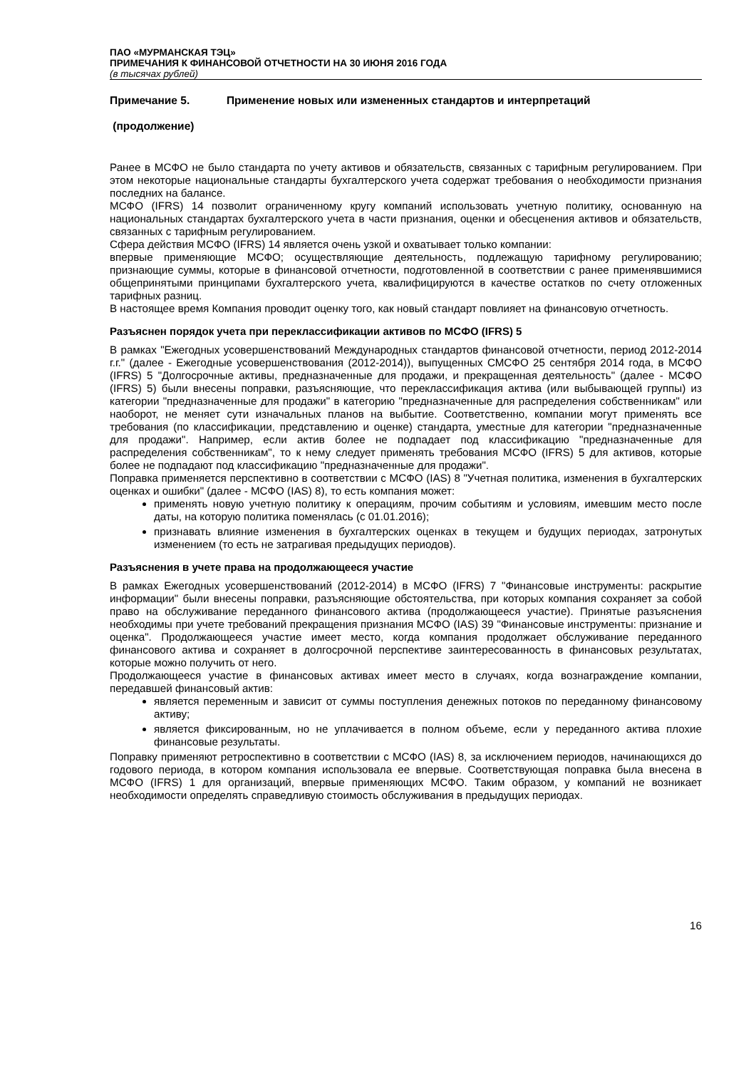ПАО «МУРМАНСКАЯ ТЭЦ»
ПРИМЕЧАНИЯ К ФИНАНСОВОЙ ОТЧЕТНОСТИ НА 30 ИЮНЯ 2016 ГОДА
(в тысячах рублей)
Примечание 5. Применение новых или измененных стандартов и интерпретаций
(продолжение)
Ранее в МСФО не было стандарта по учету активов и обязательств, связанных с тарифным регулированием. При этом некоторые национальные стандарты бухгалтерского учета содержат требования о необходимости признания последних на балансе.
МСФО (IFRS) 14 позволит ограниченному кругу компаний использовать учетную политику, основанную на национальных стандартах бухгалтерского учета в части признания, оценки и обесценения активов и обязательств, связанных с тарифным регулированием.
Сфера действия МСФО (IFRS) 14 является очень узкой и охватывает только компании:
впервые применяющие МСФО; осуществляющие деятельность, подлежащую тарифному регулированию; признающие суммы, которые в финансовой отчетности, подготовленной в соответствии с ранее применявшимися общепринятыми принципами бухгалтерского учета, квалифицируются в качестве остатков по счету отложенных тарифных разниц.
В настоящее время Компания проводит оценку того, как новый стандарт повлияет на финансовую отчетность.
Разъяснен порядок учета при переклассификации активов по МСФО (IFRS) 5
В рамках "Ежегодных усовершенствований Международных стандартов финансовой отчетности, период 2012-2014 г.г." (далее - Ежегодные усовершенствования (2012-2014)), выпущенных СМСФО 25 сентября 2014 года, в МСФО (IFRS) 5 "Долгосрочные активы, предназначенные для продажи, и прекращенная деятельность" (далее - МСФО (IFRS) 5) были внесены поправки, разъясняющие, что переклассификация актива (или выбывающей группы) из категории "предназначенные для продажи" в категорию "предназначенные для распределения собственникам" или наоборот, не меняет сути изначальных планов на выбытие. Соответственно, компании могут применять все требования (по классификации, представлению и оценке) стандарта, уместные для категории "предназначенные для продажи". Например, если актив более не подпадает под классификацию "предназначенные для распределения собственникам", то к нему следует применять требования МСФО (IFRS) 5 для активов, которые более не подпадают под классификацию "предназначенные для продажи".
Поправка применяется перспективно в соответствии с МСФО (IAS) 8 "Учетная политика, изменения в бухгалтерских оценках и ошибки" (далее - МСФО (IAS) 8), то есть компания может:
применять новую учетную политику к операциям, прочим событиям и условиям, имевшим место после даты, на которую политика поменялась (с 01.01.2016);
признавать влияние изменения в бухгалтерских оценках в текущем и будущих периодах, затронутых изменением (то есть не затрагивая предыдущих периодов).
Разъяснения в учете права на продолжающееся участие
В рамках Ежегодных усовершенствований (2012-2014) в МСФО (IFRS) 7 "Финансовые инструменты: раскрытие информации" были внесены поправки, разъясняющие обстоятельства, при которых компания сохраняет за собой право на обслуживание переданного финансового актива (продолжающееся участие). Принятые разъяснения необходимы при учете требований прекращения признания МСФО (IAS) 39 "Финансовые инструменты: признание и оценка". Продолжающееся участие имеет место, когда компания продолжает обслуживание переданного финансового актива и сохраняет в долгосрочной перспективе заинтересованность в финансовых результатах, которые можно получить от него.
Продолжающееся участие в финансовых активах имеет место в случаях, когда вознаграждение компании, передавшей финансовый актив:
является переменным и зависит от суммы поступления денежных потоков по переданному финансовому активу;
является фиксированным, но не уплачивается в полном объеме, если у переданного актива плохие финансовые результаты.
Поправку применяют ретроспективно в соответствии с МСФО (IAS) 8, за исключением периодов, начинающихся до годового периода, в котором компания использовала ее впервые. Соответствующая поправка была внесена в МСФО (IFRS) 1 для организаций, впервые применяющих МСФО. Таким образом, у компаний не возникает необходимости определять справедливую стоимость обслуживания в предыдущих периодах.
16